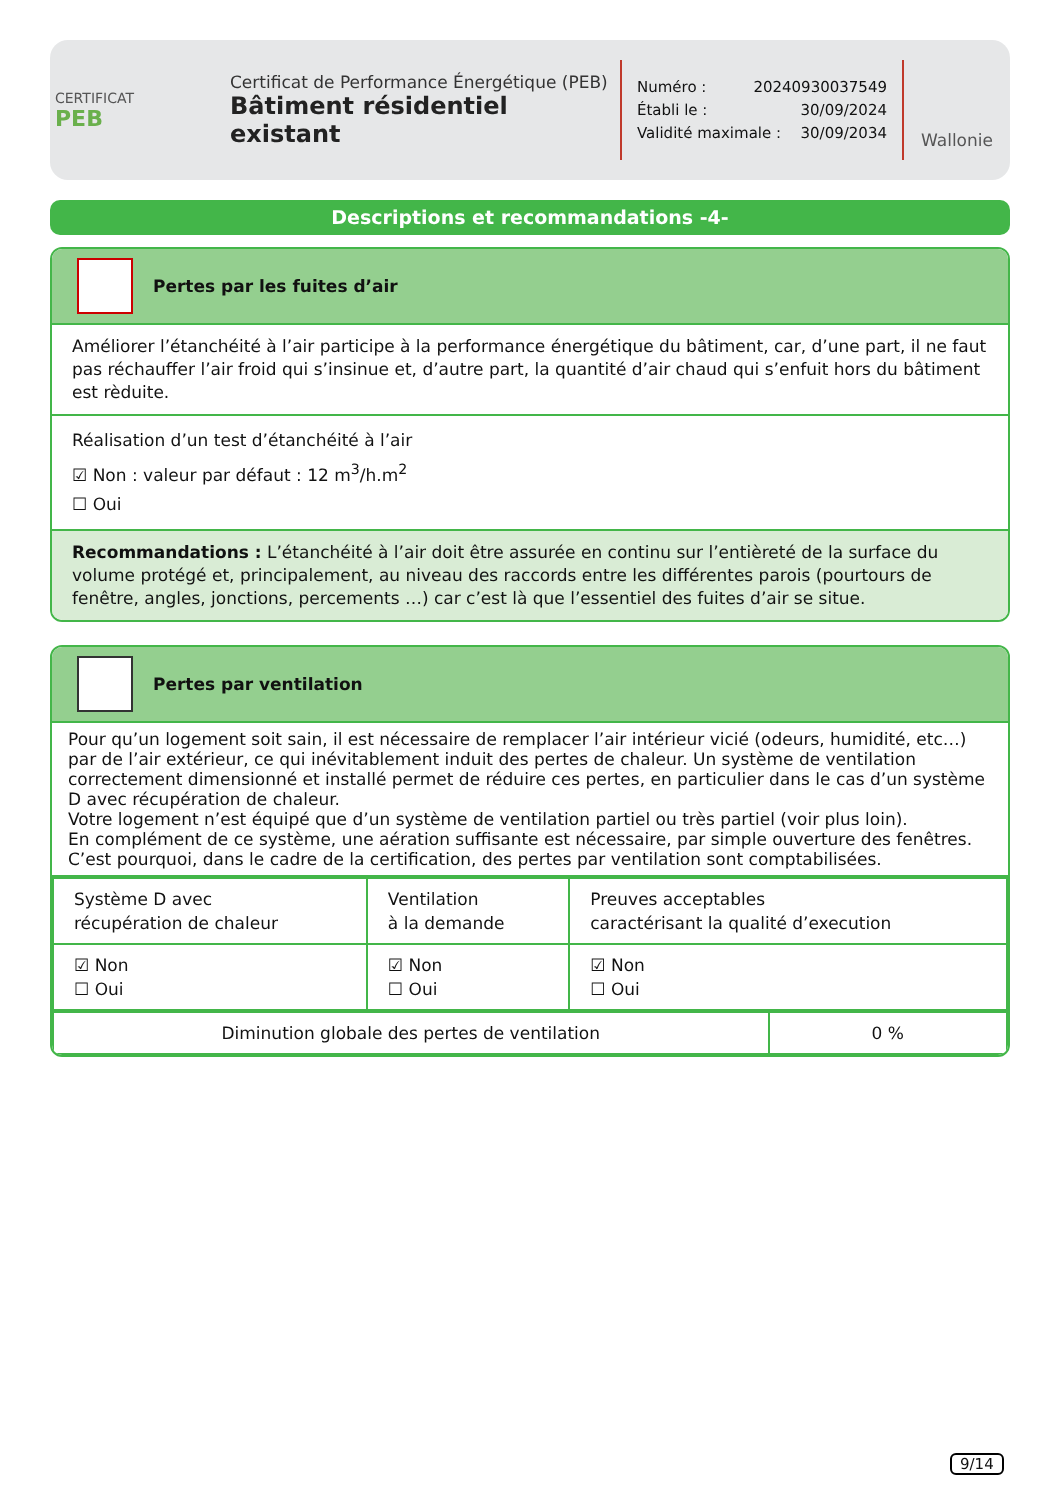CERTIFICAT
PEB
Certificat de Performance Énergétique (PEB)
Bâtiment résidentiel existant
Numéro : 20240930037549
Établi le : 30/09/2024
Validité maximale : 30/09/2034
Wallonie
Descriptions et recommandations -4-
Pertes par les fuites d’air
Améliorer l’étanchéité à l’air participe à la performance énergétique du bâtiment, car, d’une part, il ne faut pas réchauffer l’air froid qui s’insinue et, d’autre part, la quantité d’air chaud qui s’enfuit hors du bâtiment est rèduite.
Réalisation d’un test d’étanchéité à l’air
☑ Non : valeur par défaut : 12 m<sup>3</sup>/h.m<sup>2</sup>
☐ Oui
Recommandations : L’étanchéité à l’air doit être assurée en continu sur l’entièreté de la surface du volume protégé et, principalement, au niveau des raccords entre les différentes parois (pourtours de fenêtre, angles, jonctions, percements …) car c’est là que l’essentiel des fuites d’air se situe.
Pertes par ventilation
Pour qu’un logement soit sain, il est nécessaire de remplacer l’air intérieur vicié (odeurs, humidité, etc…) par de l’air extérieur, ce qui inévitablement induit des pertes de chaleur. Un système de ventilation correctement dimensionné et installé permet de réduire ces pertes, en particulier dans le cas d’un système D avec récupération de chaleur.
Votre logement n’est équipé que d’un système de ventilation partiel ou très partiel (voir plus loin).
En complément de ce système, une aération suffisante est nécessaire, par simple ouverture des fenêtres. C’est pourquoi, dans le cadre de la certification, des pertes par ventilation sont comptabilisées.
| Système D avec récupération de chaleur | Ventilation à la demande | Preuves acceptables caractérisant la qualité d’execution |
| ☑ Non ☐ Oui | ☑ Non ☐ Oui | ☑ Non ☐ Oui |
| Diminution globale des pertes de ventilation | 0 % |
9/14